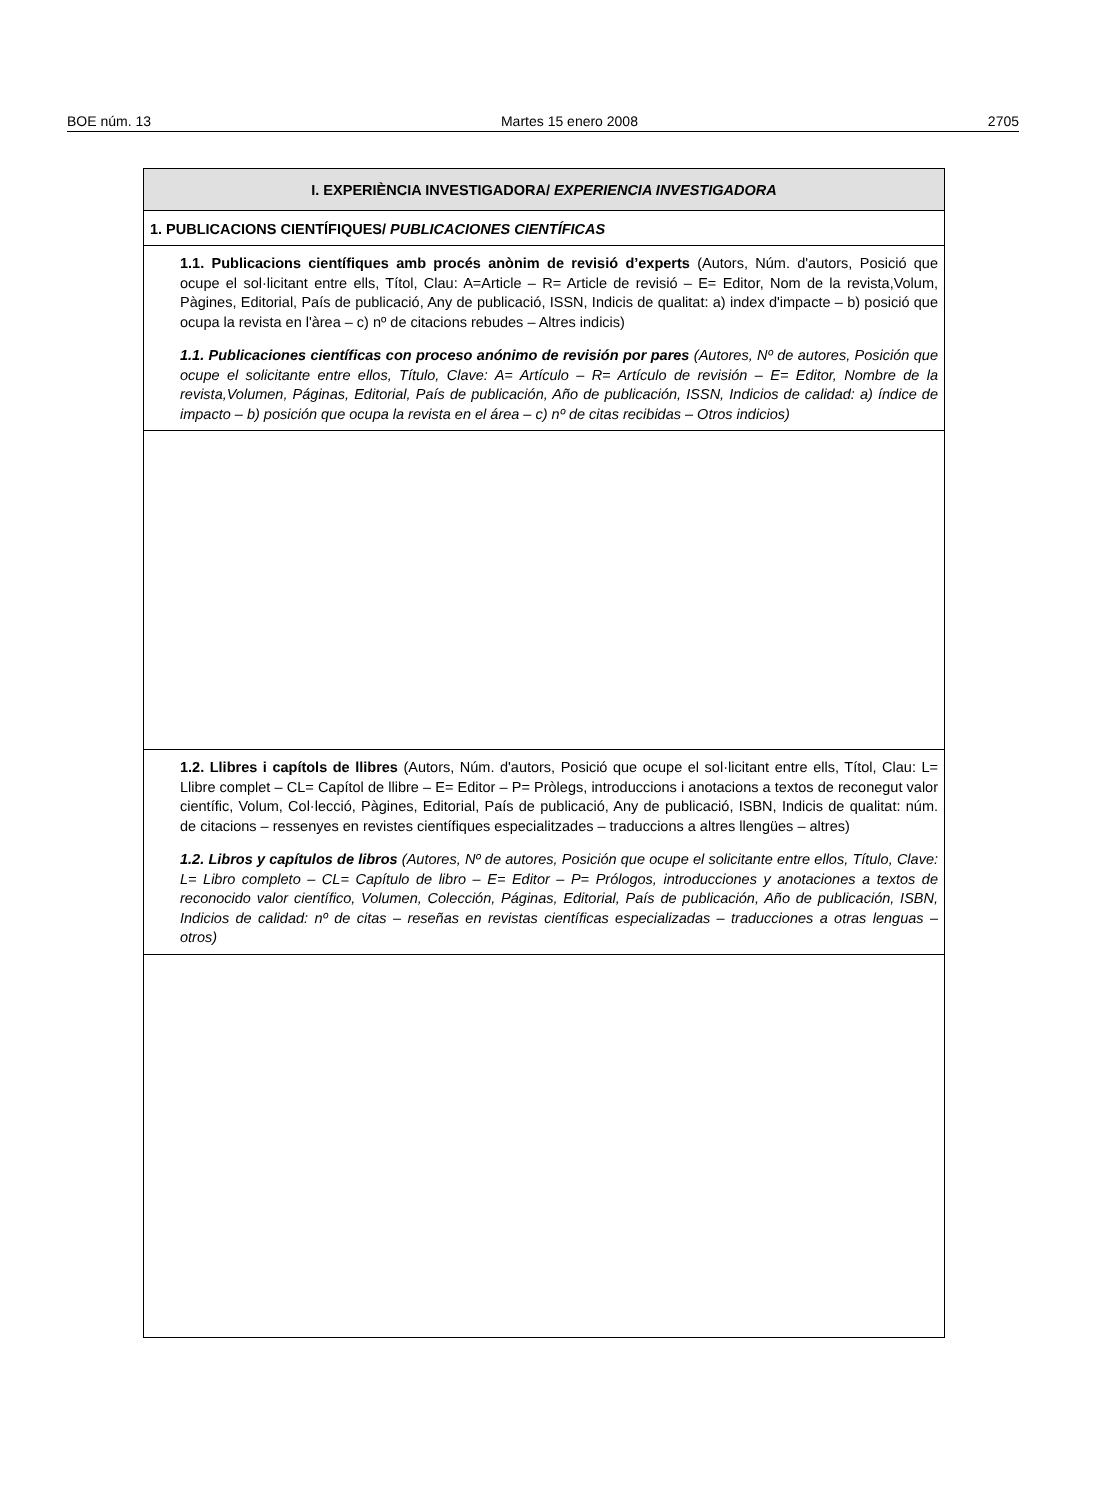BOE núm. 13 Martes 15 enero 2008 2705
| I. EXPERIÈNCIA INVESTIGADORA/ EXPERIENCIA INVESTIGADORA |
| 1. PUBLICACIONS CIENTÍFIQUES/ PUBLICACIONES CIENTÍFICAS |
| 1.1. Publicacions científiques amb procés anònim de revisió d’experts (Autors, Núm. d'autors, Posició que ocupe el sol·licitant entre ells, Títol, Clau: A=Article – R= Article de revisió – E= Editor, Nom de la revista,Volum, Pàgines, Editorial, País de publicació, Any de publicació, ISSN, Indicis de qualitat: a) index d'impacte – b) posició que ocupa la revista en l'àrea – c) nº de citacions rebudes – Altres indicis) 1.1. Publicaciones científicas con proceso anónimo de revisión por pares (Autores, Nº de autores, Posición que ocupe el solicitante entre ellos, Título, Clave: A= Artículo – R= Artículo de revisión – E= Editor, Nombre de la revista,Volumen, Páginas, Editorial, País de publicación, Año de publicación, ISSN, Indicios de calidad: a) índice de impacto – b) posición que ocupa la revista en el área – c) nº de citas recibidas – Otros indicios) |
| 1.2. Llibres i capítols de llibres (Autors, Núm. d'autors, Posició que ocupe el sol·licitant entre ells, Títol, Clau: L= Llibre complet – CL= Capítol de llibre – E= Editor – P= Pròlegs, introduccions i anotacions a textos de reconegut valor científic, Volum, Col·lecció, Pàgines, Editorial, País de publicació, Any de publicació, ISBN, Indicis de qualitat: núm. de citacions – ressenyes en revistes científiques especialitzades – traduccions a altres llengües – altres) 1.2. Libros y capítulos de libros (Autores, Nº de autores, Posición que ocupe el solicitante entre ellos, Título, Clave: L= Libro completo – CL= Capítulo de libro – E= Editor – P= Prólogos, introducciones y anotaciones a textos de reconocido valor científico, Volumen, Colección, Páginas, Editorial, País de publicación, Año de publicación, ISBN, Indicios de calidad: nº de citas – reseñas en revistas científicas especializadas – traducciones a otras lenguas – otros) |